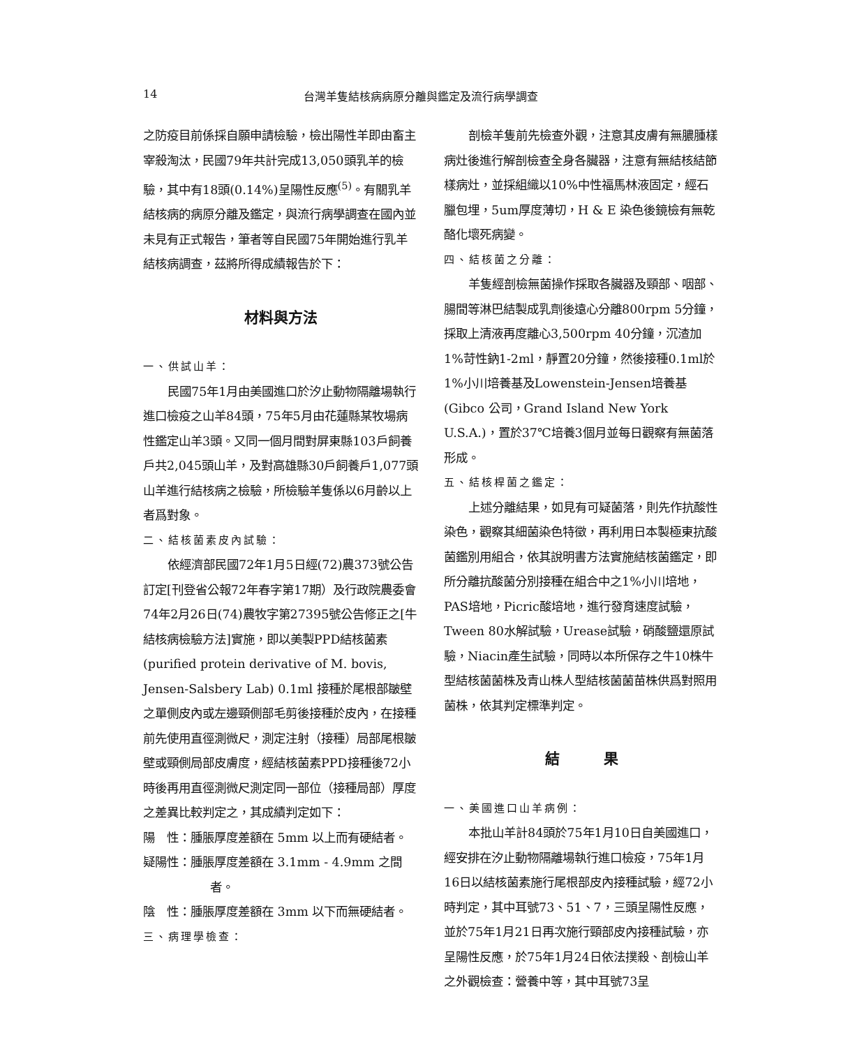14 台灣羊隻結核病病原分離與鑑定及流行病學調查
之防疫目前係採自願申請檢驗，檢出陽性羊即由畜主宰殺淘汰，民國79年共計完成13,050頭乳羊的檢驗，其中有18頭(0.14%)呈陽性反應<sup>(5)</sup>。有關乳羊結核病的病原分離及鑑定，與流行病學調查在國內並未見有正式報告，筆者等自民國75年開始進行乳羊結核病調查，茲將所得成績報告於下：
材料與方法
一、供試山羊：
民國75年1月由美國進口於汐止動物隔離場執行進口檢疫之山羊84頭，75年5月由花蓮縣某牧場病性鑑定山羊3頭。又同一個月間對屏東縣103戶飼養戶共2,045頭山羊，及對高雄縣30戶飼養戶1,077頭山羊進行結核病之檢驗，所檢驗羊隻係以6月齡以上者爲對象。
二、結核菌素皮內試驗：
依經濟部民國72年1月5日經(72)農373號公告訂定[刊登省公報72年春字第17期）及行政院農委會74年2月26日(74)農牧字第27395號公告修正之[牛結核病檢驗方法]實施，即以美製PPD結核菌素(purified protein derivative of M. bovis, Jensen-Salsbery Lab) 0.1ml 接種於尾根部皺壁之單側皮內或左邊頸側部毛剪後接種於皮內，在接種前先使用直徑測微尺，測定注射（接種）局部尾根皺壁或頸側局部皮膚度，經結核菌素PPD接種後72小時後再用直徑測微尺測定同一部位（接種局部）厚度之差異比較判定之，其成績判定如下：
陽　性：腫脹厚度差額在 5mm 以上而有硬結者。
疑陽性：腫脹厚度差額在 3.1mm - 4.9mm 之間者。
陰　性：腫脹厚度差額在 3mm 以下而無硬結者。
三、病理學檢查：
剖檢羊隻前先檢查外觀，注意其皮膚有無膿腫樣病灶後進行解剖檢查全身各臟器，注意有無結核結節樣病灶，並採組織以10%中性福馬林液固定，經石臘包埋，5um厚度薄切，H & E 染色後鏡檢有無乾酪化壞死病變。
四、結核菌之分離：
羊隻經剖檢無菌操作採取各臟器及頸部、咽部、腸間等淋巴結製成乳劑後遠心分離800rpm 5分鐘，採取上清液再度離心3,500rpm 40分鐘，沉渣加1%苛性鈉1-2ml，靜置20分鐘，然後接種0.1ml於1%小川培養基及Lowenstein-Jensen培養基(Gibco 公司，Grand Island New York U.S.A.)，置於37℃培養3個月並每日觀察有無菌落形成。
五、結核桿菌之鑑定：
上述分離結果，如見有可疑菌落，則先作抗酸性染色，觀察其細菌染色特徵，再利用日本製極東抗酸菌鑑別用組合，依其說明書方法實施結核菌鑑定，即所分離抗酸菌分別接種在組合中之1%小川培地，PAS培地，Picric酸培地，進行發育速度試驗，Tween 80水解試驗，Urease試驗，硝酸鹽還原試驗，Niacin產生試驗，同時以本所保存之牛10株牛型結核菌菌株及青山株人型結核菌菌苗株供爲對照用菌株，依其判定標準判定。
結　　　果
一、美國進口山羊病例：
本批山羊計84頭於75年1月10日自美國進口，經安排在汐止動物隔離場執行進口檢疫，75年1月16日以結核菌素施行尾根部皮內接種試驗，經72小時判定，其中耳號73、51、7，三頭呈陽性反應，並於75年1月21日再次施行頸部皮內接種試驗，亦呈陽性反應，於75年1月24日依法撲殺、剖檢山羊之外觀檢查：營養中等，其中耳號73呈